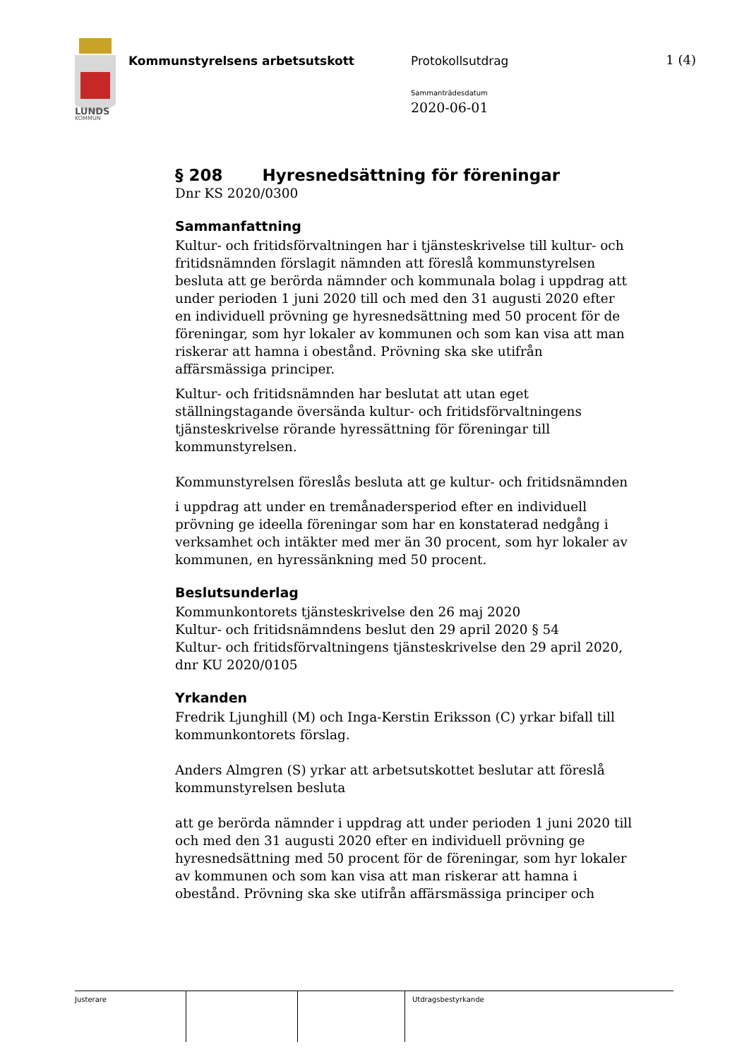LUNDS
KOMMUN
Kommunstyrelsens arbetsutskott Protokollsutdrag
Sammanträdesdatum
2020-06-01
1 (4)
§ 208 Hyresnedsättning för föreningar
Dnr KS 2020/0300
Sammanfattning
Kultur- och fritidsförvaltningen har i tjänsteskrivelse till kultur- och fritidsnämnden förslagit nämnden att föreslå kommunstyrelsen besluta att ge berörda nämnder och kommunala bolag i uppdrag att under perioden 1 juni 2020 till och med den 31 augusti 2020 efter en individuell prövning ge hyresnedsättning med 50 procent för de föreningar, som hyr lokaler av kommunen och som kan visa att man riskerar att hamna i obestånd. Prövning ska ske utifrån affärsmässiga principer.
Kultur- och fritidsnämnden har beslutat att utan eget ställningstagande översända kultur- och fritidsförvaltningens tjänsteskrivelse rörande hyressättning för föreningar till kommunstyrelsen.
Kommunstyrelsen föreslås besluta att ge kultur- och fritidsnämnden
i uppdrag att under en tremånadersperiod efter en individuell prövning ge ideella föreningar som har en konstaterad nedgång i verksamhet och intäkter med mer än 30 procent, som hyr lokaler av kommunen, en hyressänkning med 50 procent.
Beslutsunderlag
Kommunkontorets tjänsteskrivelse den 26 maj 2020
Kultur- och fritidsnämndens beslut den 29 april 2020 § 54
Kultur- och fritidsförvaltningens tjänsteskrivelse den 29 april 2020, dnr KU 2020/0105
Yrkanden
Fredrik Ljunghill (M) och Inga-Kerstin Eriksson (C) yrkar bifall till kommunkontorets förslag.
Anders Almgren (S) yrkar att arbetsutskottet beslutar att föreslå kommunstyrelsen besluta
att ge berörda nämnder i uppdrag att under perioden 1 juni 2020 till och med den 31 augusti 2020 efter en individuell prövning ge hyresnedsättning med 50 procent för de föreningar, som hyr lokaler av kommunen och som kan visa att man riskerar att hamna i obestånd. Prövning ska ske utifrån affärsmässiga principer och
Justerare Utdragsbestyrkande